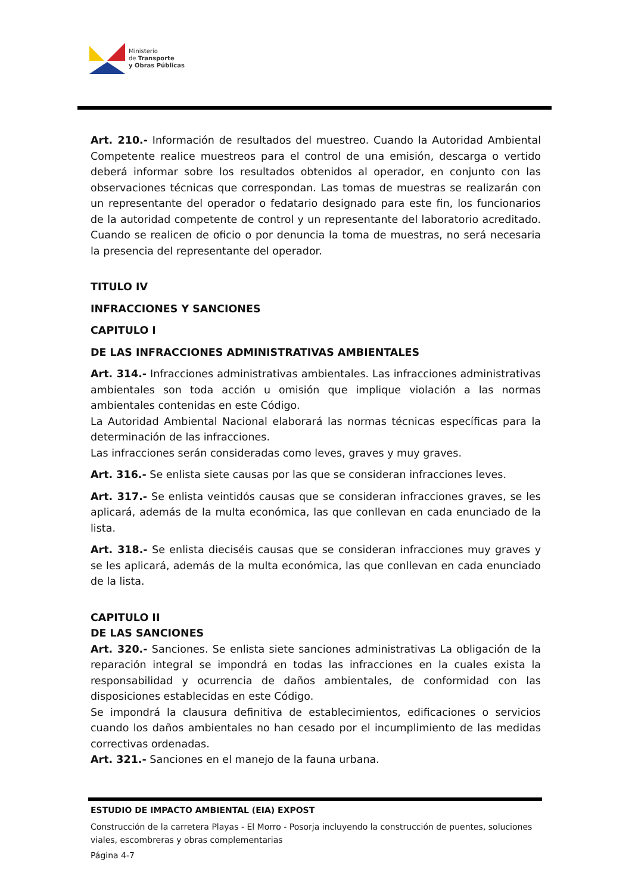Ministerio
de Transporte
y Obras Públicas
Art. 210.- Información de resultados del muestreo. Cuando la Autoridad Ambiental Competente realice muestreos para el control de una emisión, descarga o vertido deberá informar sobre los resultados obtenidos al operador, en conjunto con las observaciones técnicas que correspondan. Las tomas de muestras se realizarán con un representante del operador o fedatario designado para este fin, los funcionarios de la autoridad competente de control y un representante del laboratorio acreditado. Cuando se realicen de oficio o por denuncia la toma de muestras, no será necesaria la presencia del representante del operador.
TITULO IV
INFRACCIONES Y SANCIONES
CAPITULO I
DE LAS INFRACCIONES ADMINISTRATIVAS AMBIENTALES
Art. 314.- Infracciones administrativas ambientales. Las infracciones administrativas ambientales son toda acción u omisión que implique violación a las normas ambientales contenidas en este Código.
La Autoridad Ambiental Nacional elaborará las normas técnicas específicas para la determinación de las infracciones.
Las infracciones serán consideradas como leves, graves y muy graves.
Art. 316.- Se enlista siete causas por las que se consideran infracciones leves.
Art. 317.- Se enlista veintidós causas que se consideran infracciones graves, se les aplicará, además de la multa económica, las que conllevan en cada enunciado de la lista.
Art. 318.- Se enlista dieciséis causas que se consideran infracciones muy graves y se les aplicará, además de la multa económica, las que conllevan en cada enunciado de la lista.
CAPITULO II
DE LAS SANCIONES
Art. 320.- Sanciones. Se enlista siete sanciones administrativas La obligación de la reparación integral se impondrá en todas las infracciones en la cuales exista la responsabilidad y ocurrencia de daños ambientales, de conformidad con las disposiciones establecidas en este Código.
Se impondrá la clausura definitiva de establecimientos, edificaciones o servicios cuando los daños ambientales no han cesado por el incumplimiento de las medidas correctivas ordenadas.
Art. 321.- Sanciones en el manejo de la fauna urbana.
ESTUDIO DE IMPACTO AMBIENTAL (EIA) EXPOST
Construcción de la carretera Playas - El Morro - Posorja incluyendo la construcción de puentes, soluciones viales, escombreras y obras complementarias
Página 4-7